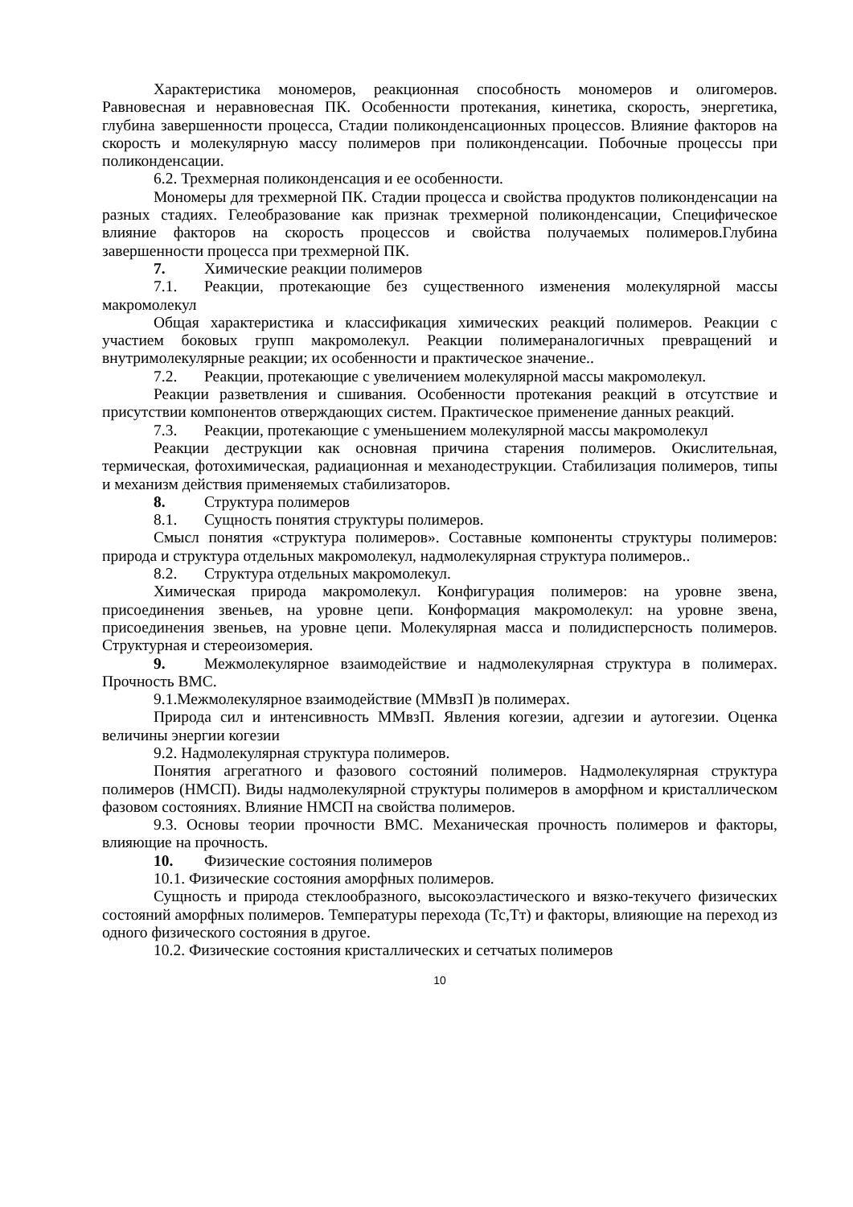Характеристика мономеров, реакционная способность мономеров и олигомеров. Равновесная и неравновесная ПК. Особенности протекания, кинетика, скорость, энергетика, глубина завершенности процесса, Стадии поликонденсационных процессов. Влияние факторов на скорость и молекулярную массу полимеров при поликонденсации. Побочные процессы при поликонденсации.
6.2. Трехмерная поликонденсация и ее особенности.
Мономеры для трехмерной ПК. Стадии процесса и свойства продуктов поликонденсации на разных стадиях. Гелеобразование как признак трехмерной поликонденсации, Специфическое влияние факторов на скорость процессов и свойства получаемых полимеров.Глубина завершенности процесса при трехмерной ПК.
7. Химические реакции полимеров
7.1. Реакции, протекающие без существенного изменения молекулярной массы макромолекул
Общая характеристика и классификация химических реакций полимеров. Реакции с участием боковых групп макромолекул. Реакции полимераналогичных превращений и внутримолекулярные реакции; их особенности и практическое значение..
7.2. Реакции, протекающие с увеличением молекулярной массы макромолекул.
Реакции разветвления и сшивания. Особенности протекания реакций в отсутствие и присутствии компонентов отверждающих систем. Практическое применение данных реакций.
7.3. Реакции, протекающие с уменьшением молекулярной массы макромолекул
Реакции деструкции как основная причина старения полимеров. Окислительная, термическая, фотохимическая, радиационная и механодеструкции. Стабилизация полимеров, типы и механизм действия применяемых стабилизаторов.
8. Структура полимеров
8.1. Сущность понятия структуры полимеров.
Смысл понятия «структура полимеров». Составные компоненты структуры полимеров: природа и структура отдельных макромолекул, надмолекулярная структура полимеров..
8.2. Структура отдельных макромолекул.
Химическая природа макромолекул. Конфигурация полимеров: на уровне звена, присоединения звеньев, на уровне цепи. Конформация макромолекул: на уровне звена, присоединения звеньев, на уровне цепи. Молекулярная масса и полидисперсность полимеров. Структурная и стереоизомерия.
9. Межмолекулярное взаимодействие и надмолекулярная структура в полимерах. Прочность ВМС.
9.1.Межмолекулярное взаимодействие (ММвзП )в полимерах.
Природа сил и интенсивность ММвзП. Явления когезии, адгезии и аутогезии. Оценка величины энергии когезии
9.2. Надмолекулярная структура полимеров.
Понятия агрегатного и фазового состояний полимеров. Надмолекулярная структура полимеров (НМСП). Виды надмолекулярной структуры полимеров в аморфном и кристаллическом фазовом состояниях. Влияние НМСП на свойства полимеров.
9.3. Основы теории прочности ВМС. Механическая прочность полимеров и факторы, влияющие на прочность.
10. Физические состояния полимеров
10.1. Физические состояния аморфных полимеров.
Сущность и природа стеклообразного, высокоэластического и вязко-текучего физических состояний аморфных полимеров. Температуры перехода (Тс,Тт) и факторы, влияющие на переход из одного физического состояния в другое.
10.2. Физические состояния кристаллических и сетчатых полимеров
10